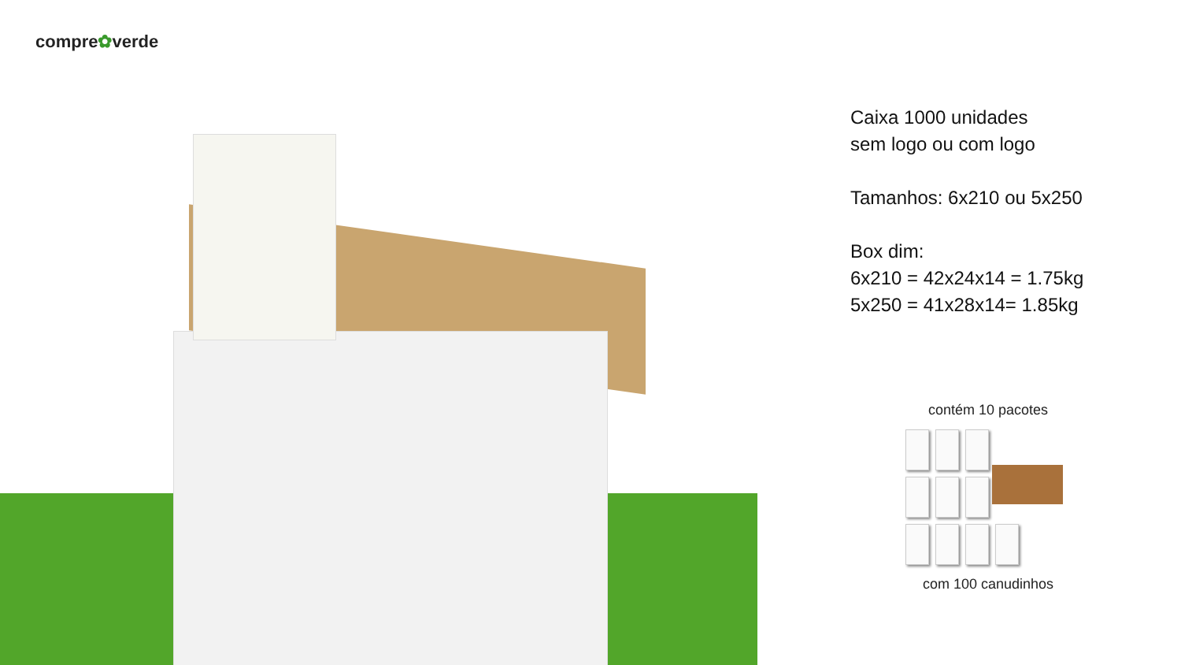compre✿verde
Caixa 1000 unidades
sem logo ou com logo
Tamanhos: 6x210 ou 5x250
Box dim:
6x210 = 42x24x14 = 1.75kg
5x250 = 41x28x14= 1.85kg
contém 10 pacotes
com 100 canudinhos